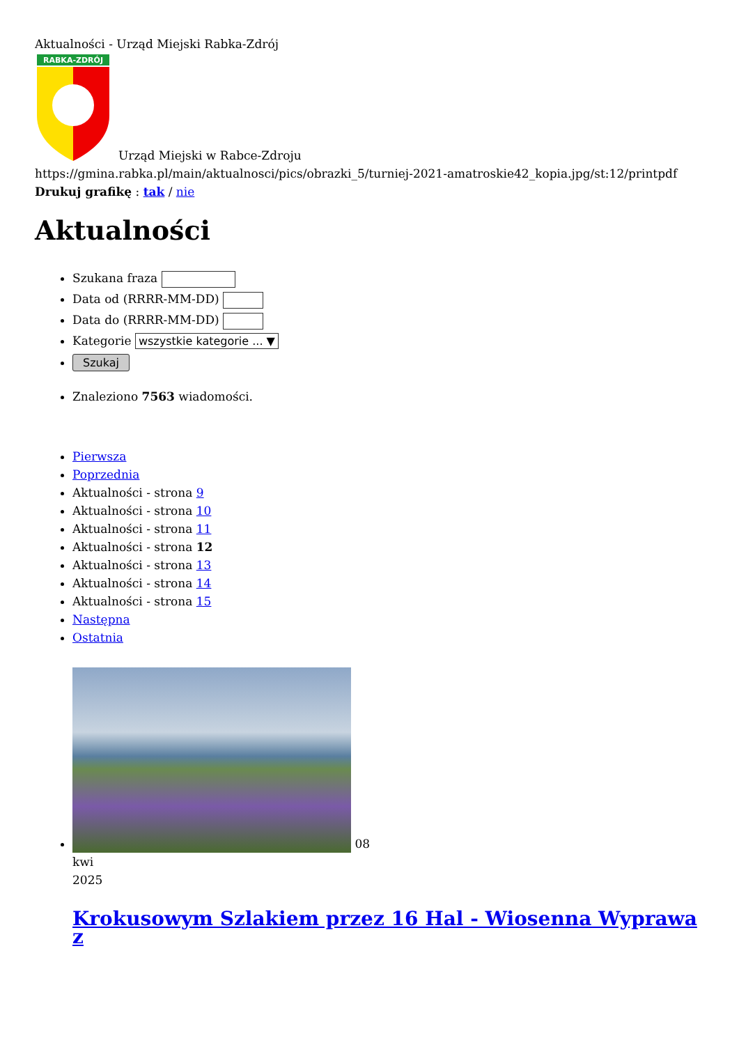Aktualności - Urząd Miejski Rabka-Zdrój
RABKA-ZDRÓJ
Urząd Miejski w Rabce-Zdroju
https://gmina.rabka.pl/main/aktualnosci/pics/obrazki_5/turniej-2021-amatroskie42_kopia.jpg/st:12/printpdf
Drukuj grafikę : tak / nie
Aktualności
Szukana fraza
Data od (RRRR-MM-DD)
Data do (RRRR-MM-DD)
Kategorie wszystkie kategorie ... ▼
Szukaj
Znaleziono 7563 wiadomości.
Pierwsza
Poprzednia
Aktualności - strona 9
Aktualności - strona 10
Aktualności - strona 11
Aktualności - strona 12
Aktualności - strona 13
Aktualności - strona 14
Aktualności - strona 15
Następna
Ostatnia
08
kwi
2025
Krokusowym Szlakiem przez 16 Hal - Wiosenna Wyprawa z